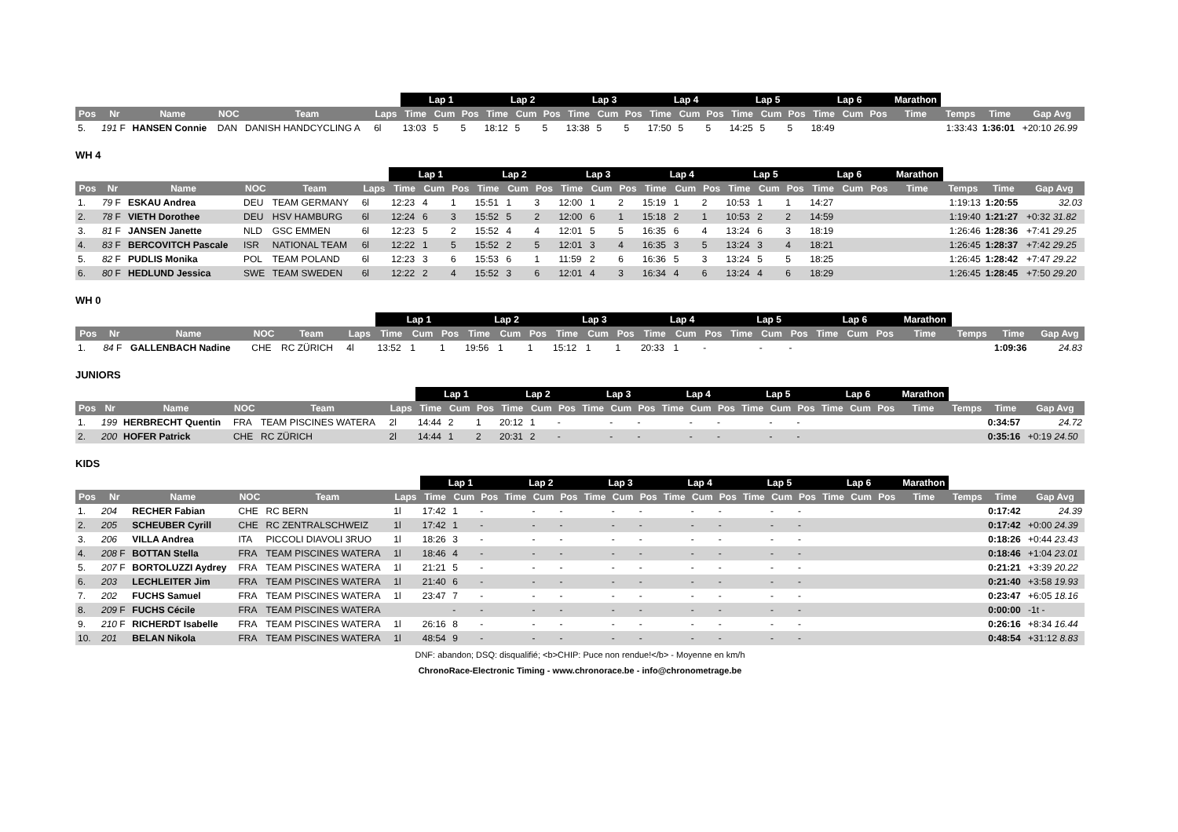| | | | | | | Lap 1 | | | Lap 2 | | | Lap 3 | | | Lap 4 | | | Lap 5 | | | Lap 6 | | | Marathon | | | |
| --- | --- | --- | --- | --- | --- | --- | --- | --- | --- | --- | --- | --- | --- | --- | --- | --- | --- | --- | --- | --- | --- | --- | --- | --- | --- | --- | --- |
| Pos | Nr | Name | NOC | Team | Laps | Time | Cum | Pos | Time | Cum | Pos | Time | Cum | Pos | Time | Cum | Pos | Time | Cum | Pos | Time | Cum | Pos | Time | Temps | Time | Gap Avg |
| 5. | 191 F | HANSEN Connie | DAN | DANISH HANDCYCLING A | 6l | 13:03 | 5 | 5 | 18:12 | 5 | 5 | 13:38 | 5 | 5 | 17:50 | 5 | 5 | 14:25 | 5 | 5 | 18:49 | | | | 1:33:43 | 1:36:01 | +20:10 26.99 |
WH 4
| | | | | | | Lap 1 | | | Lap 2 | | | Lap 3 | | | Lap 4 | | | Lap 5 | | | Lap 6 | | | Marathon | | | |
| --- | --- | --- | --- | --- | --- | --- | --- | --- | --- | --- | --- | --- | --- | --- | --- | --- | --- | --- | --- | --- | --- | --- | --- | --- | --- | --- | --- |
| Pos | Nr | Name | NOC | Team | Laps | Time | Cum | Pos | Time | Cum | Pos | Time | Cum | Pos | Time | Cum | Pos | Time | Cum | Pos | Time | Cum | Pos | Time | Temps | Time | Gap Avg |
| 1. | 79 F | ESKAU Andrea | DEU | TEAM GERMANY | 6l | 12:23 | 4 | 1 | 15:51 | 1 | 3 | 12:00 | 1 | 2 | 15:19 | 1 | 2 | 10:53 | 1 | 1 | 14:27 | | | | 1:19:13 | 1:20:55 | 32.03 |
| 2. | 78 F | VIETH Dorothee | DEU | HSV HAMBURG | 6l | 12:24 | 6 | 3 | 15:52 | 5 | 2 | 12:00 | 6 | 1 | 15:18 | 2 | 1 | 10:53 | 2 | 2 | 14:59 | | | | 1:19:40 | 1:21:27 | +0:32 31.82 |
| 3. | 81 F | JANSEN Janette | NLD | GSC EMMEN | 6l | 12:23 | 5 | 2 | 15:52 | 4 | 4 | 12:01 | 5 | 5 | 16:35 | 6 | 4 | 13:24 | 6 | 3 | 18:19 | | | | 1:26:46 | 1:28:36 | +7:41 29.25 |
| 4. | 83 F | BERCOVITCH Pascale | ISR | NATIONAL TEAM | 6l | 12:22 | 1 | 5 | 15:52 | 2 | 5 | 12:01 | 3 | 4 | 16:35 | 3 | 5 | 13:24 | 3 | 4 | 18:21 | | | | 1:26:45 | 1:28:37 | +7:42 29.25 |
| 5. | 82 F | PUDLIS Monika | POL | TEAM POLAND | 6l | 12:23 | 3 | 6 | 15:53 | 6 | 1 | 11:59 | 2 | 6 | 16:36 | 5 | 3 | 13:24 | 5 | 5 | 18:25 | | | | 1:26:45 | 1:28:42 | +7:47 29.22 |
| 6. | 80 F | HEDLUND Jessica | SWE | TEAM SWEDEN | 6l | 12:22 | 2 | 4 | 15:52 | 3 | 6 | 12:01 | 4 | 3 | 16:34 | 4 | 6 | 13:24 | 4 | 6 | 18:29 | | | | 1:26:45 | 1:28:45 | +7:50 29.20 |
WH 0
| | | | | | | Lap 1 | | | Lap 2 | | | Lap 3 | | | Lap 4 | | | Lap 5 | | | Lap 6 | | | Marathon | | | |
| --- | --- | --- | --- | --- | --- | --- | --- | --- | --- | --- | --- | --- | --- | --- | --- | --- | --- | --- | --- | --- | --- | --- | --- | --- | --- | --- | --- |
| Pos | Nr | Name | NOC | Team | Laps | Time | Cum | Pos | Time | Cum | Pos | Time | Cum | Pos | Time | Cum | Pos | Time | Cum | Pos | Time | Cum | Pos | Time | Temps | Time | Gap Avg |
| 1. | 84 F | GALLENBACH Nadine | CHE | RC ZÜRICH | 4l | 13:52 | 1 | 1 | 19:56 | 1 | 1 | 15:12 | 1 | 1 | 20:33 | 1 | - | | - | - | | | | | | 1:09:36 | 24.83 |
JUNIORS
| | | | | | | Lap 1 | | | Lap 2 | | | Lap 3 | | | Lap 4 | | | Lap 5 | | | Lap 6 | | | Marathon | | | |
| --- | --- | --- | --- | --- | --- | --- | --- | --- | --- | --- | --- | --- | --- | --- | --- | --- | --- | --- | --- | --- | --- | --- | --- | --- | --- | --- | --- |
| Pos | Nr | Name | NOC | Team | Laps | Time | Cum | Pos | Time | Cum | Pos | Time | Cum | Pos | Time | Cum | Pos | Time | Cum | Pos | Time | Cum | Pos | Time | Temps | Time | Gap Avg |
| 1. | 199 | HERBRECHT Quentin | FRA | TEAM PISCINES WATERA | 2l | 14:44 | 2 | 1 | 20:12 | 1 | - | | - | - | | - | - | | - | - | | | | | | 0:34:57 | 24.72 |
| 2. | 200 | HOFER Patrick | CHE | RC ZÜRICH | 2l | 14:44 | 1 | 2 | 20:31 | 2 | - | | - | - | | - | - | | - | - | | | | | | 0:35:16 | +0:19 24.50 |
KIDS
| | | | | | | Lap 1 | | | Lap 2 | | | Lap 3 | | | Lap 4 | | | Lap 5 | | | Lap 6 | | | Marathon | | | |
| --- | --- | --- | --- | --- | --- | --- | --- | --- | --- | --- | --- | --- | --- | --- | --- | --- | --- | --- | --- | --- | --- | --- | --- | --- | --- | --- | --- |
| Pos | Nr | Name | NOC | Team | Laps | Time | Cum | Pos | Time | Cum | Pos | Time | Cum | Pos | Time | Cum | Pos | Time | Cum | Pos | Time | Cum | Pos | Time | Temps | Time | Gap Avg |
| 1. | 204 | RECHER Fabian | CHE | RC BERN | 1l | 17:42 | 1 | - | | - | - | | - | - | | - | - | | - | - | | | | | | 0:17:42 | 24.39 |
| 2. | 205 | SCHEUBER Cyrill | CHE | RC ZENTRALSCHWEIZ | 1l | 17:42 | 1 | - | | - | - | | - | - | | - | - | | - | - | | | | | | 0:17:42 | +0:00 24.39 |
| 3. | 206 | VILLA Andrea | ITA | PICCOLI DIAVOLI 3RUO | 1l | 18:26 | 3 | - | | - | - | | - | - | | - | - | | - | - | | | | | | 0:18:26 | +0:44 23.43 |
| 4. | 208 F | BOTTAN Stella | FRA | TEAM PISCINES WATERA | 1l | 18:46 | 4 | - | | - | - | | - | - | | - | - | | - | - | | | | | | 0:18:46 | +1:04 23.01 |
| 5. | 207 F | BORTOLUZZI Aydrey | FRA | TEAM PISCINES WATERA | 1l | 21:21 | 5 | - | | - | - | | - | - | | - | - | | - | - | | | | | | 0:21:21 | +3:39 20.22 |
| 6. | 203 | LECHLEITER Jim | FRA | TEAM PISCINES WATERA | 1l | 21:40 | 6 | - | | - | - | | - | - | | - | - | | - | - | | | | | | 0:21:40 | +3:58 19.93 |
| 7. | 202 | FUCHS Samuel | FRA | TEAM PISCINES WATERA | 1l | 23:47 | 7 | - | | - | - | | - | - | | - | - | | - | - | | | | | | 0:23:47 | +6:05 18.16 |
| 8. | 209 F | FUCHS Cécile | FRA | TEAM PISCINES WATERA | | | - | - | | - | - | | - | - | | - | - | | - | - | | | | | | 0:00:00 | -1t - |
| 9. | 210 F | RICHERDT Isabelle | FRA | TEAM PISCINES WATERA | 1l | 26:16 | 8 | - | | - | - | | - | - | | - | - | | - | - | | | | | | 0:26:16 | +8:34 16.44 |
| 10. | 201 | BELAN Nikola | FRA | TEAM PISCINES WATERA | 1l | 48:54 | 9 | - | | - | - | | - | - | | - | - | | - | - | | | | | | 0:48:54 | +31:12 8.83 |
DNF: abandon; DSQ: disqualifié; <b>CHIP: Puce non rendue!</b> - Moyenne en km/h
ChronoRace-Electronic Timing - www.chronorace.be - info@chronometrage.be